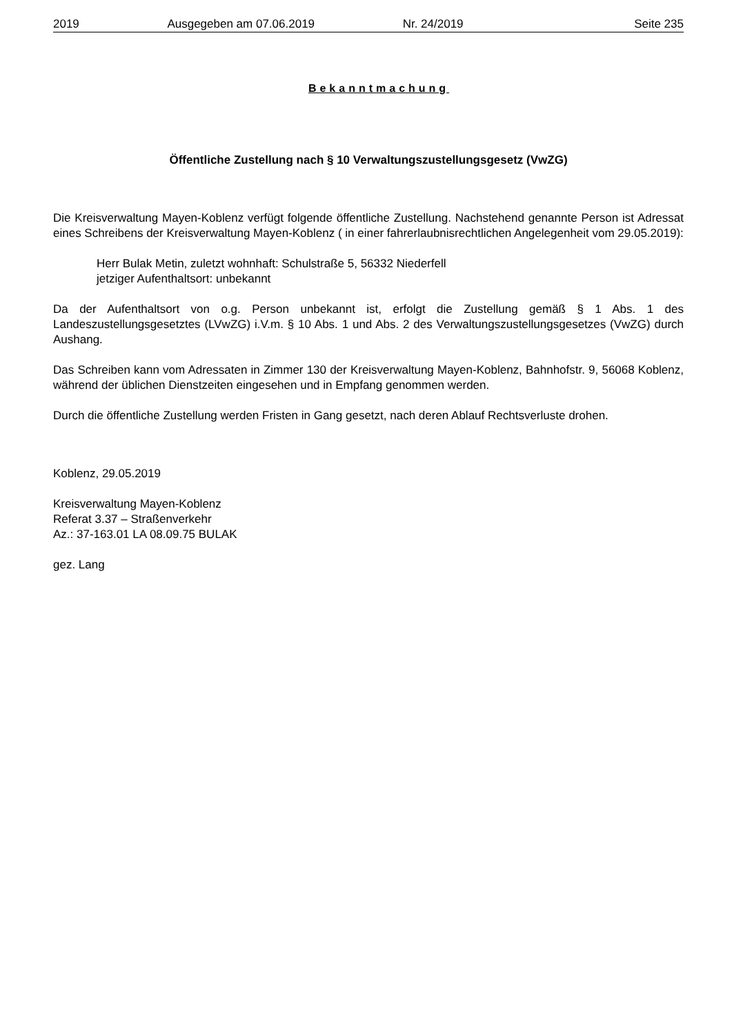2019 Ausgegeben am 07.06.2019 Nr. 24/2019 Seite 235
Bekanntmachung
Öffentliche Zustellung nach § 10 Verwaltungszustellungsgesetz (VwZG)
Die Kreisverwaltung Mayen-Koblenz verfügt folgende öffentliche Zustellung. Nachstehend genannte Person ist Adressat eines Schreibens der Kreisverwaltung Mayen-Koblenz ( in einer fahrerlaubnisrechtlichen Angelegenheit vom 29.05.2019):
Herr Bulak Metin, zuletzt wohnhaft: Schulstraße 5, 56332 Niederfell
jetziger Aufenthaltsort: unbekannt
Da der Aufenthaltsort von o.g. Person unbekannt ist, erfolgt die Zustellung gemäß § 1 Abs. 1 des Landeszustellungsgesetztes (LVwZG) i.V.m. § 10 Abs. 1 und Abs. 2 des Verwaltungszustellungsgesetzes (VwZG) durch Aushang.
Das Schreiben kann vom Adressaten in Zimmer 130 der Kreisverwaltung Mayen-Koblenz, Bahnhofstr. 9, 56068 Koblenz, während der üblichen Dienstzeiten eingesehen und in Empfang genommen werden.
Durch die öffentliche Zustellung werden Fristen in Gang gesetzt, nach deren Ablauf Rechtsverluste drohen.
Koblenz, 29.05.2019
Kreisverwaltung Mayen-Koblenz
Referat 3.37 – Straßenverkehr
Az.: 37-163.01 LA 08.09.75 BULAK
gez. Lang